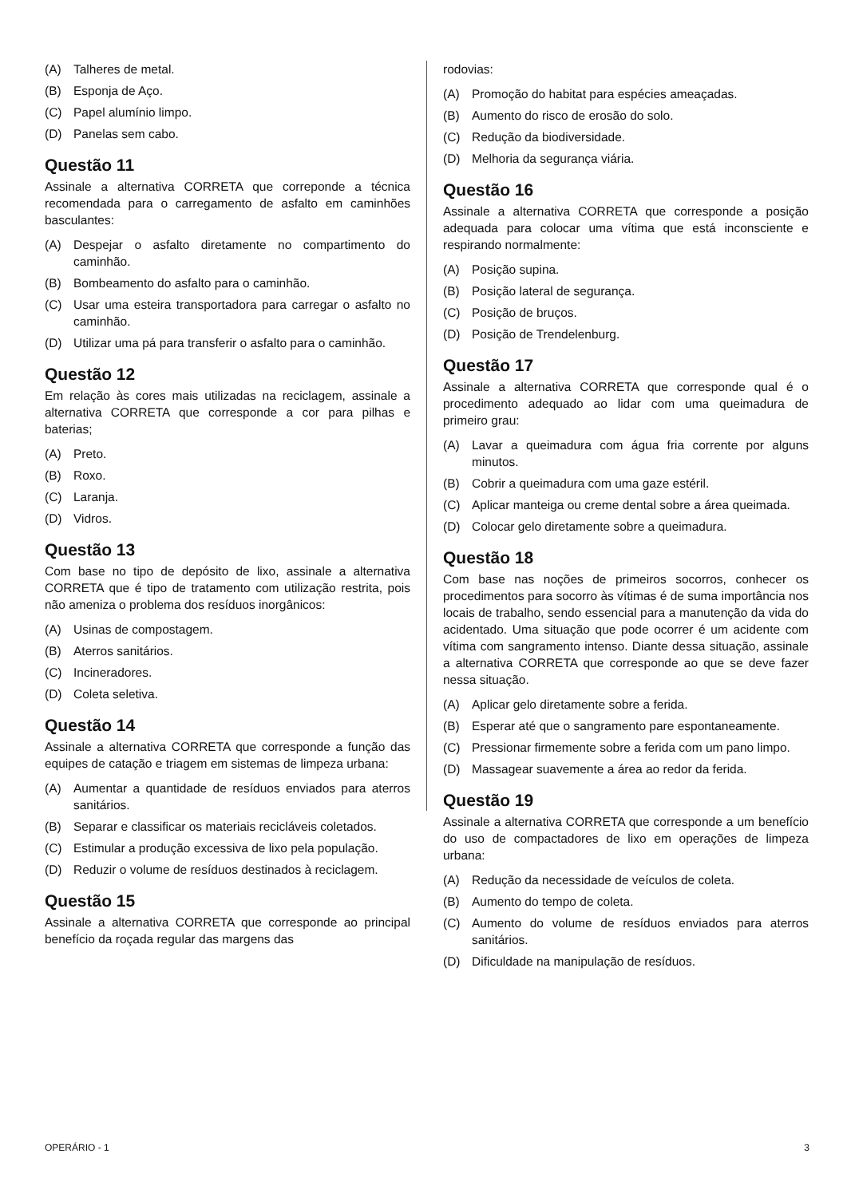(A) Talheres de metal.
(B) Esponja de Aço.
(C) Papel alumínio limpo.
(D) Panelas sem cabo.
Questão 11
Assinale a alternativa CORRETA que correponde a técnica recomendada para o carregamento de asfalto em caminhões basculantes:
(A) Despejar o asfalto diretamente no compartimento do caminhão.
(B) Bombeamento do asfalto para o caminhão.
(C) Usar uma esteira transportadora para carregar o asfalto no caminhão.
(D) Utilizar uma pá para transferir o asfalto para o caminhão.
Questão 12
Em relação às cores mais utilizadas na reciclagem, assinale a alternativa CORRETA que corresponde a cor para pilhas e baterias;
(A) Preto.
(B) Roxo.
(C) Laranja.
(D) Vidros.
Questão 13
Com base no tipo de depósito de lixo, assinale a alternativa CORRETA que é tipo de tratamento com utilização restrita, pois não ameniza o problema dos resíduos inorgânicos:
(A) Usinas de compostagem.
(B) Aterros sanitários.
(C) Incineradores.
(D) Coleta seletiva.
Questão 14
Assinale a alternativa CORRETA que corresponde a função das equipes de catação e triagem em sistemas de limpeza urbana:
(A) Aumentar a quantidade de resíduos enviados para aterros sanitários.
(B) Separar e classificar os materiais recicláveis coletados.
(C) Estimular a produção excessiva de lixo pela população.
(D) Reduzir o volume de resíduos destinados à reciclagem.
Questão 15
Assinale a alternativa CORRETA que corresponde ao principal benefício da roçada regular das margens das
rodovias:
(A) Promoção do habitat para espécies ameaçadas.
(B) Aumento do risco de erosão do solo.
(C) Redução da biodiversidade.
(D) Melhoria da segurança viária.
Questão 16
Assinale a alternativa CORRETA que corresponde a posição adequada para colocar uma vítima que está inconsciente e respirando normalmente:
(A) Posição supina.
(B) Posição lateral de segurança.
(C) Posição de bruços.
(D) Posição de Trendelenburg.
Questão 17
Assinale a alternativa CORRETA que corresponde qual é o procedimento adequado ao lidar com uma queimadura de primeiro grau:
(A) Lavar a queimadura com água fria corrente por alguns minutos.
(B) Cobrir a queimadura com uma gaze estéril.
(C) Aplicar manteiga ou creme dental sobre a área queimada.
(D) Colocar gelo diretamente sobre a queimadura.
Questão 18
Com base nas noções de primeiros socorros, conhecer os procedimentos para socorro às vítimas é de suma importância nos locais de trabalho, sendo essencial para a manutenção da vida do acidentado. Uma situação que pode ocorrer é um acidente com vítima com sangramento intenso. Diante dessa situação, assinale a alternativa CORRETA que corresponde ao que se deve fazer nessa situação.
(A) Aplicar gelo diretamente sobre a ferida.
(B) Esperar até que o sangramento pare espontaneamente.
(C) Pressionar firmemente sobre a ferida com um pano limpo.
(D) Massagear suavemente a área ao redor da ferida.
Questão 19
Assinale a alternativa CORRETA que corresponde a um benefício do uso de compactadores de lixo em operações de limpeza urbana:
(A) Redução da necessidade de veículos de coleta.
(B) Aumento do tempo de coleta.
(C) Aumento do volume de resíduos enviados para aterros sanitários.
(D) Dificuldade na manipulação de resíduos.
OPERÁRIO - 1 3